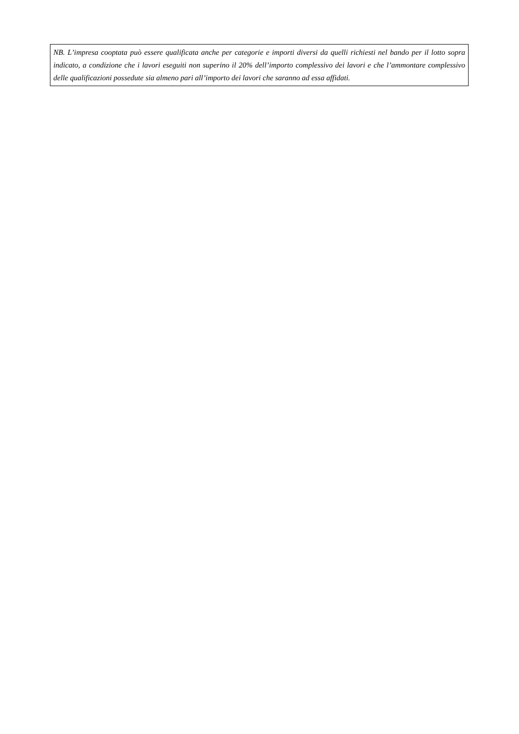NB. L’impresa cooptata può essere qualificata anche per categorie e importi diversi da quelli richiesti nel bando per il lotto sopra indicato, a condizione che i lavori eseguiti non superino il 20% dell’importo complessivo dei lavori e che l’ammontare complessivo delle qualificazioni possedute sia almeno pari all’importo dei lavori che saranno ad essa affidati.